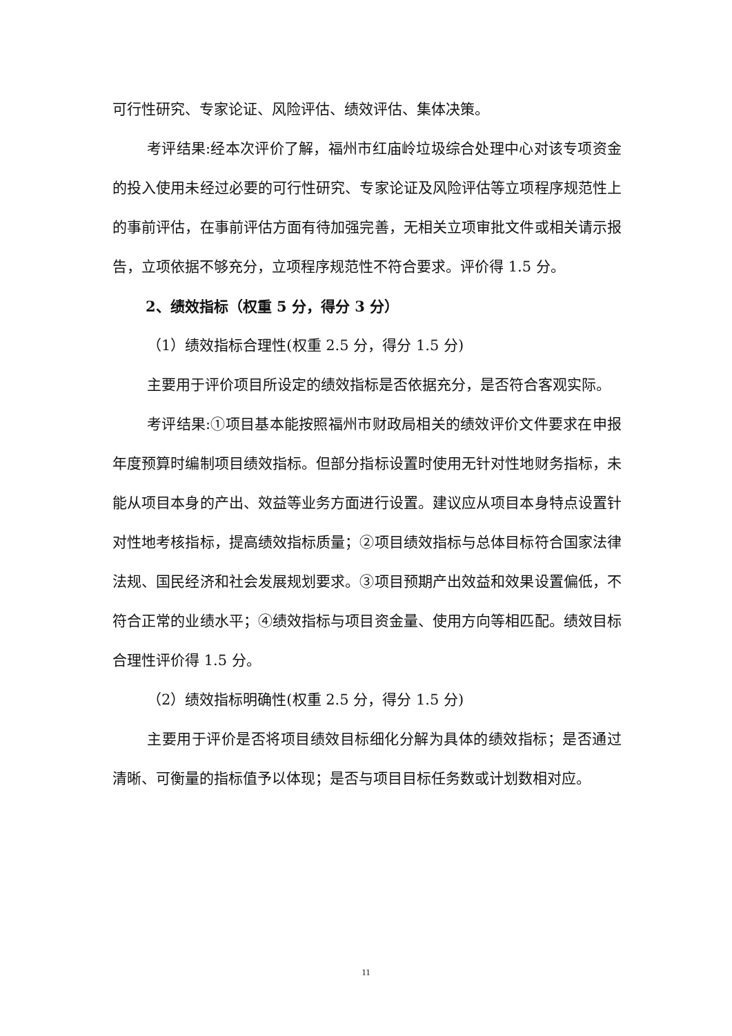可行性研究、专家论证、风险评估、绩效评估、集体决策。
考评结果:经本次评价了解，福州市红庙岭垃圾综合处理中心对该专项资金的投入使用未经过必要的可行性研究、专家论证及风险评估等立项程序规范性上的事前评估，在事前评估方面有待加强完善，无相关立项审批文件或相关请示报告，立项依据不够充分，立项程序规范性不符合要求。评价得 1.5 分。
2、绩效指标（权重 5 分，得分 3 分）
（1）绩效指标合理性(权重 2.5 分，得分 1.5 分)
主要用于评价项目所设定的绩效指标是否依据充分，是否符合客观实际。
考评结果:①项目基本能按照福州市财政局相关的绩效评价文件要求在申报年度预算时编制项目绩效指标。但部分指标设置时使用无针对性地财务指标，未能从项目本身的产出、效益等业务方面进行设置。建议应从项目本身特点设置针对性地考核指标，提高绩效指标质量；②项目绩效指标与总体目标符合国家法律法规、国民经济和社会发展规划要求。③项目预期产出效益和效果设置偏低，不符合正常的业绩水平；④绩效指标与项目资金量、使用方向等相匹配。绩效目标合理性评价得 1.5 分。
（2）绩效指标明确性(权重 2.5 分，得分 1.5 分)
主要用于评价是否将项目绩效目标细化分解为具体的绩效指标；是否通过清晰、可衡量的指标值予以体现；是否与项目目标任务数或计划数相对应。
11